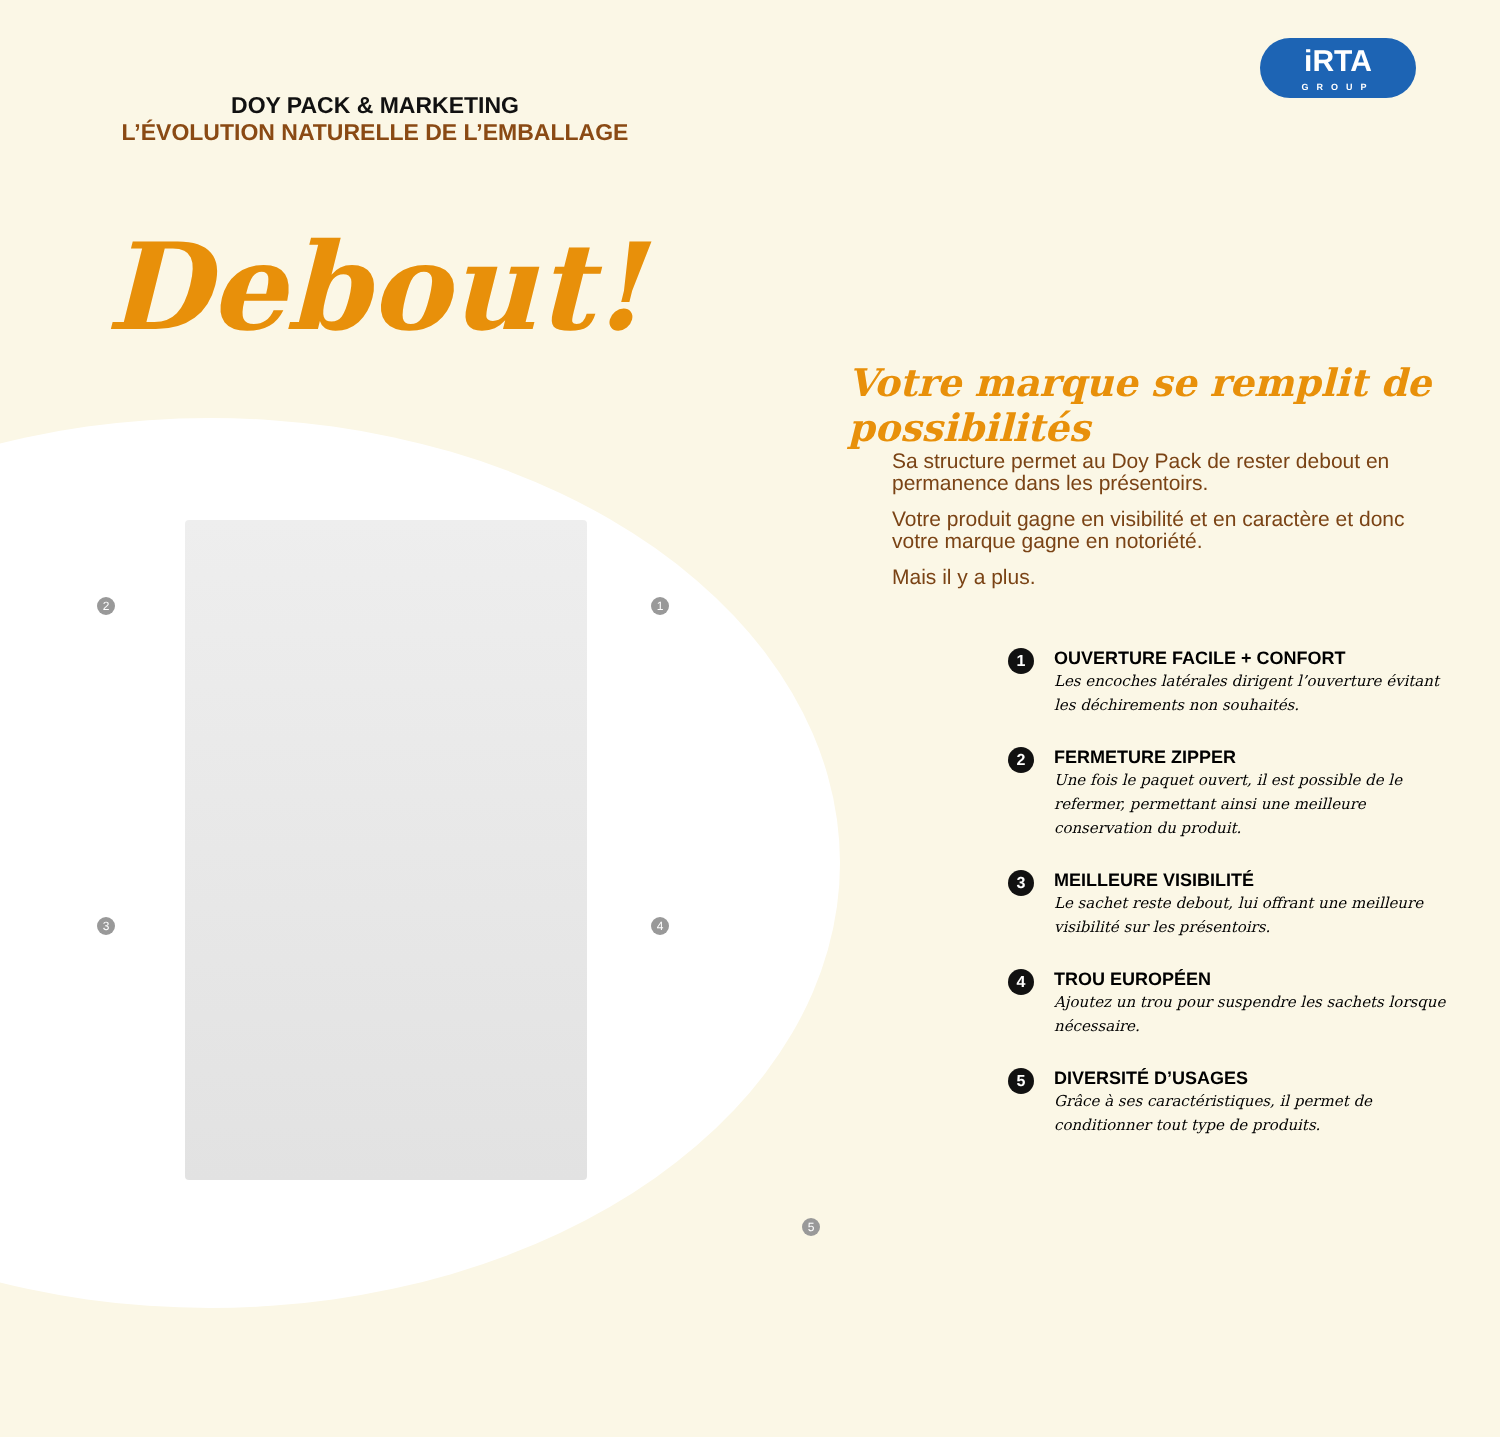DOY PACK & MARKETING
L’ÉVOLUTION NATURELLE DE L’EMBALLAGE
Debout!
2 1
3 4
5
iRTA
GROUP
Votre marque se remplit de possibilités
Sa structure permet au Doy Pack de rester debout en permanence dans les présentoirs.
Votre produit gagne en visibilité et en caractère et donc votre marque gagne en notoriété.
Mais il y a plus.
1
OUVERTURE FACILE + CONFORT
Les encoches latérales dirigent l’ouverture évitant les déchirements non souhaités.
2
FERMETURE ZIPPER
Une fois le paquet ouvert, il est possible de le refermer, permettant ainsi une meilleure conservation du produit.
3
MEILLEURE VISIBILITÉ
Le sachet reste debout, lui offrant une meilleure visibilité sur les présentoirs.
4
TROU EUROPÉEN
Ajoutez un trou pour suspendre les sachets lorsque nécessaire.
5
DIVERSITÉ D’USAGES
Grâce à ses caractéristiques, il permet de conditionner tout type de produits.